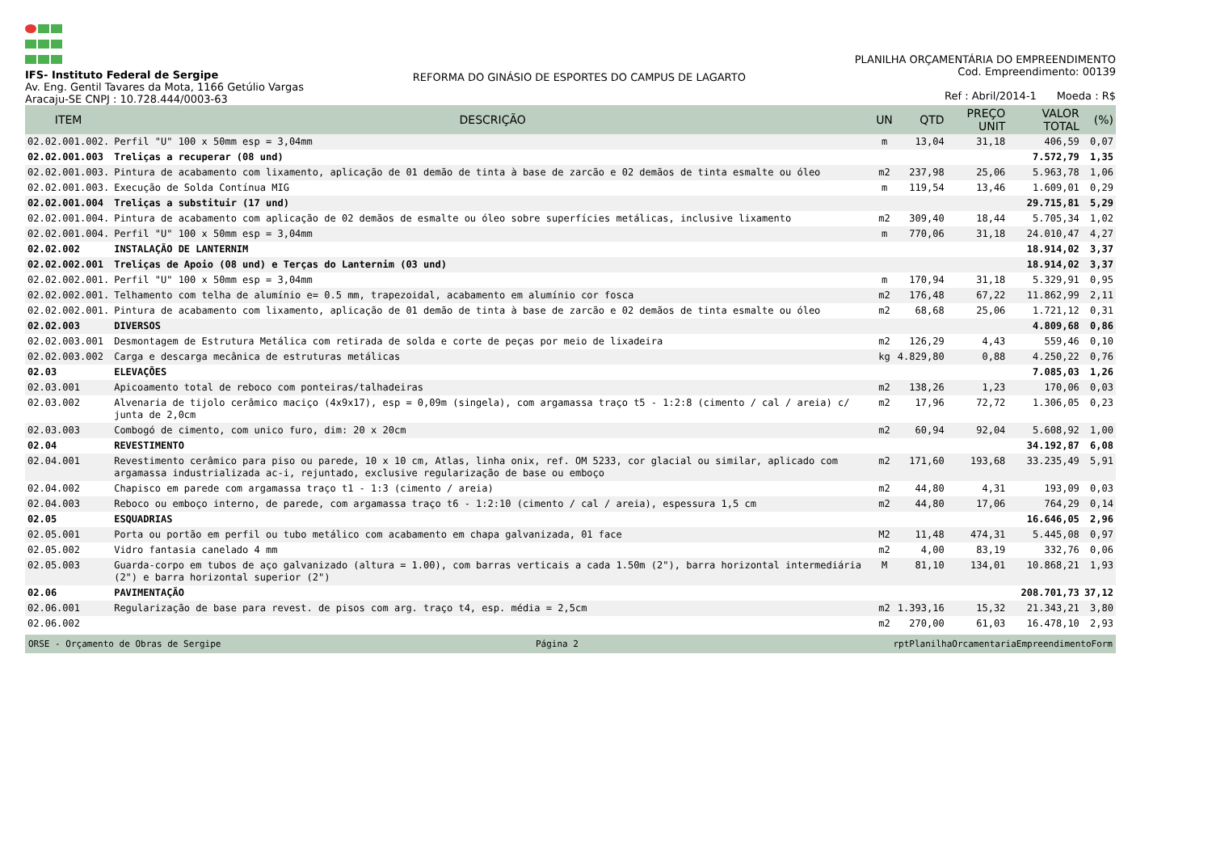IFS- Instituto Federal de Sergipe
Av. Eng. Gentil Tavares da Mota, 1166 Getúlio Vargas
Aracaju-SE CNPJ : 10.728.444/0003-63
REFORMA DO GINÁSIO DE ESPORTES DO CAMPUS DE LAGARTO
PLANILHA ORÇAMENTÁRIA DO EMPREENDIMENTO
Cod. Empreendimento: 00139
Ref : Abril/2014-1 Moeda : R$
| ITEM | DESCRIÇÃO | UN | QTD | PREÇO UNIT | VALOR TOTAL | (%) |
| --- | --- | --- | --- | --- | --- | --- |
| 02.02.001.002. | Perfil "U" 100 x 50mm esp = 3,04mm | m | 13,04 | 31,18 | 406,59 | 0,07 |
| 02.02.001.003 | Treliças a recuperar (08 und) | | | | 7.572,79 | 1,35 |
| 02.02.001.003. | Pintura de acabamento com lixamento, aplicação de 01 demão de tinta à base de zarcão e 02 demãos de tinta esmalte ou óleo | m2 | 237,98 | 25,06 | 5.963,78 | 1,06 |
| 02.02.001.003. | Execução de Solda Contínua MIG | m | 119,54 | 13,46 | 1.609,01 | 0,29 |
| 02.02.001.004 | Treliças a substituir (17 und) | | | | 29.715,81 | 5,29 |
| 02.02.001.004. | Pintura de acabamento com aplicação de 02 demãos de esmalte ou óleo sobre superfícies metálicas, inclusive lixamento | m2 | 309,40 | 18,44 | 5.705,34 | 1,02 |
| 02.02.001.004. | Perfil "U" 100 x 50mm esp = 3,04mm | m | 770,06 | 31,18 | 24.010,47 | 4,27 |
| 02.02.002 | INSTALAÇÃO DE LANTERNIM | | | | 18.914,02 | 3,37 |
| 02.02.002.001 | Treliças de Apoio (08 und) e Terças do Lanternim (03 und) | | | | 18.914,02 | 3,37 |
| 02.02.002.001. | Perfil "U" 100 x 50mm esp = 3,04mm | m | 170,94 | 31,18 | 5.329,91 | 0,95 |
| 02.02.002.001. | Telhamento com telha de alumínio e= 0.5 mm, trapezoidal, acabamento em alumínio cor fosca | m2 | 176,48 | 67,22 | 11.862,99 | 2,11 |
| 02.02.002.001. | Pintura de acabamento com lixamento, aplicação de 01 demão de tinta à base de zarcão e 02 demãos de tinta esmalte ou óleo | m2 | 68,68 | 25,06 | 1.721,12 | 0,31 |
| 02.02.003 | DIVERSOS | | | | 4.809,68 | 0,86 |
| 02.02.003.001 | Desmontagem de Estrutura Metálica com retirada de solda e corte de peças por meio de lixadeira | m2 | 126,29 | 4,43 | 559,46 | 0,10 |
| 02.02.003.002 | Carga e descarga mecânica de estruturas metálicas | kg | 4.829,80 | 0,88 | 4.250,22 | 0,76 |
| 02.03 | ELEVAÇÕES | | | | 7.085,03 | 1,26 |
| 02.03.001 | Apicoamento total de reboco com ponteiras/talhadeiras | m2 | 138,26 | 1,23 | 170,06 | 0,03 |
| 02.03.002 | Alvenaria de tijolo cerâmico maciço (4x9x17), esp = 0,09m (singela), com argamassa traço t5 - 1:2:8 (cimento / cal / areia) c/ junta de 2,0cm | m2 | 17,96 | 72,72 | 1.306,05 | 0,23 |
| 02.03.003 | Combogó de cimento, com unico furo, dim: 20 x 20cm | m2 | 60,94 | 92,04 | 5.608,92 | 1,00 |
| 02.04 | REVESTIMENTO | | | | 34.192,87 | 6,08 |
| 02.04.001 | Revestimento cerâmico para piso ou parede, 10 x 10 cm, Atlas, linha onix, ref. OM 5233, cor glacial ou similar, aplicado com argamassa industrializada ac-i, rejuntado, exclusive regularização de base ou emboço | m2 | 171,60 | 193,68 | 33.235,49 | 5,91 |
| 02.04.002 | Chapisco em parede com argamassa traço t1 - 1:3 (cimento / areia) | m2 | 44,80 | 4,31 | 193,09 | 0,03 |
| 02.04.003 | Reboco ou emboço interno, de parede, com argamassa traço t6 - 1:2:10 (cimento / cal / areia), espessura 1,5 cm | m2 | 44,80 | 17,06 | 764,29 | 0,14 |
| 02.05 | ESQUADRIAS | | | | 16.646,05 | 2,96 |
| 02.05.001 | Porta ou portão em perfil ou tubo metálico com acabamento em chapa galvanizada, 01 face | M2 | 11,48 | 474,31 | 5.445,08 | 0,97 |
| 02.05.002 | Vidro fantasia canelado 4 mm | m2 | 4,00 | 83,19 | 332,76 | 0,06 |
| 02.05.003 | Guarda-corpo em tubos de aço galvanizado (altura = 1.00), com barras verticais a cada 1.50m (2"), barra horizontal intermediária (2") e barra horizontal superior (2") | M | 81,10 | 134,01 | 10.868,21 | 1,93 |
| 02.06 | PAVIMENTAÇÃO | | | | 208.701,73 | 37,12 |
| 02.06.001 | Regularização de base para revest. de pisos com arg. traço t4, esp. média = 2,5cm | m2 | 1.393,16 | 15,32 | 21.343,21 | 3,80 |
| 02.06.002 | | m2 | 270,00 | 61,03 | 16.478,10 | 2,93 |
ORSE - Orçamento de Obras de Sergipe Página 2 rptPlanilhaOrcamentariaEmpreendimentoForm